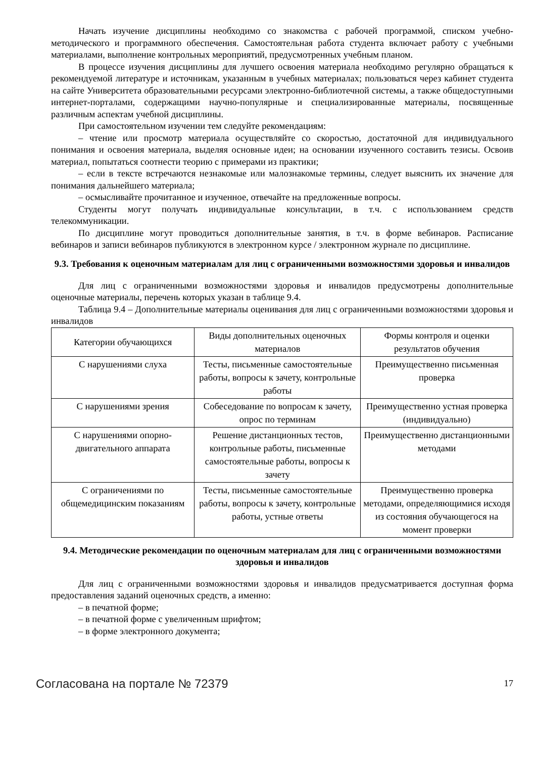Начать изучение дисциплины необходимо со знакомства с рабочей программой, списком учебно-методического и программного обеспечения. Самостоятельная работа студента включает работу с учебными материалами, выполнение контрольных мероприятий, предусмотренных учебным планом.
В процессе изучения дисциплины для лучшего освоения материала необходимо регулярно обращаться к рекомендуемой литературе и источникам, указанным в учебных материалах; пользоваться через кабинет студента на сайте Университета образовательными ресурсами электронно-библиотечной системы, а также общедоступными интернет-порталами, содержащими научно-популярные и специализированные материалы, посвященные различным аспектам учебной дисциплины.
При самостоятельном изучении тем следуйте рекомендациям:
– чтение или просмотр материала осуществляйте со скоростью, достаточной для индивидуального понимания и освоения материала, выделяя основные идеи; на основании изученного составить тезисы. Освоив материал, попытаться соотнести теорию с примерами из практики;
– если в тексте встречаются незнакомые или малознакомые термины, следует выяснить их значение для понимания дальнейшего материала;
– осмысливайте прочитанное и изученное, отвечайте на предложенные вопросы.
Студенты могут получать индивидуальные консультации, в т.ч. с использованием средств телекоммуникации.
По дисциплине могут проводиться дополнительные занятия, в т.ч. в форме вебинаров. Расписание вебинаров и записи вебинаров публикуются в электронном курсе / электронном журнале по дисциплине.
9.3. Требования к оценочным материалам для лиц с ограниченными возможностями здоровья и инвалидов
Для лиц с ограниченными возможностями здоровья и инвалидов предусмотрены дополнительные оценочные материалы, перечень которых указан в таблице 9.4.
Таблица 9.4 – Дополнительные материалы оценивания для лиц с ограниченными возможностями здоровья и инвалидов
| Категории обучающихся | Виды дополнительных оценочных материалов | Формы контроля и оценки результатов обучения |
| С нарушениями слуха | Тесты, письменные самостоятельные работы, вопросы к зачету, контрольные работы | Преимущественно письменная проверка |
| С нарушениями зрения | Собеседование по вопросам к зачету, опрос по терминам | Преимущественно устная проверка (индивидуально) |
| С нарушениями опорно-двигательного аппарата | Решение дистанционных тестов, контрольные работы, письменные самостоятельные работы, вопросы к зачету | Преимущественно дистанционными методами |
| С ограничениями по общемедицинским показаниям | Тесты, письменные самостоятельные работы, вопросы к зачету, контрольные работы, устные ответы | Преимущественно проверка методами, определяющимися исходя из состояния обучающегося на момент проверки |
9.4. Методические рекомендации по оценочным материалам для лиц с ограниченными возможностями здоровья и инвалидов
Для лиц с ограниченными возможностями здоровья и инвалидов предусматривается доступная форма предоставления заданий оценочных средств, а именно:
– в печатной форме;
– в печатной форме с увеличенным шрифтом;
– в форме электронного документа;
Согласована на портале № 72379 17